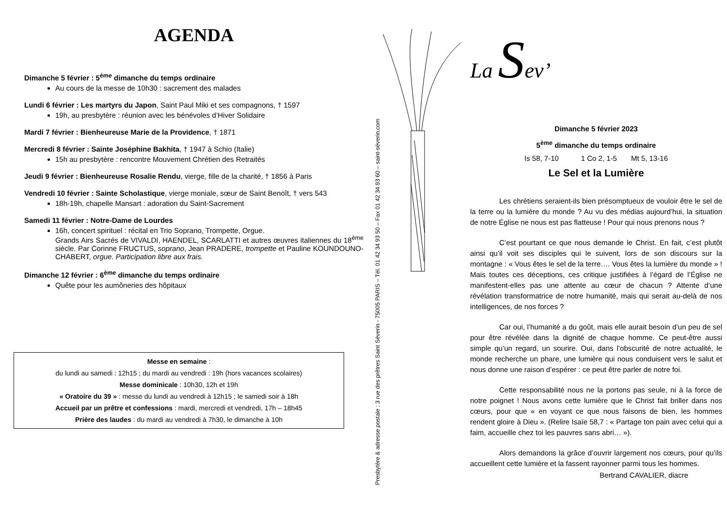AGENDA
Dimanche 5 février : 5<sup>ème</sup> dimanche du temps ordinaire
Au cours de la messe de 10h30 : sacrement des malades
Lundi 6 février : Les martyrs du Japon, Saint Paul Miki et ses compagnons, † 1597
19h, au presbytère : réunion avec les bénévoles d’Hiver Solidaire
Mardi 7 février : Bienheureuse Marie de la Providence, † 1871
Mercredi 8 février : Sainte Joséphine Bakhita, † 1947 à Schio (Italie)
15h au presbytère : rencontre Mouvement Chrétien des Retraités
Jeudi 9 février : Bienheureuse Rosalie Rendu, vierge, fille de la charité, † 1856 à Paris
Vendredi 10 février : Sainte Scholastique, vierge moniale, sœur de Saint Benoît, † vers 543
18h-19h, chapelle Mansart : adoration du Saint-Sacrement
Samedi 11 février : Notre-Dame de Lourdes
16h, concert spirituel : récital en Trio Soprano, Trompette, Orgue.
Grands Airs Sacrés de VIVALDI, HAENDEL, SCARLATTI et autres œuvres italiennes du 18<sup>ème</sup> siècle. Par Corinne FRUCTUS, soprano, Jean PRADERE, trompette et Pauline KOUNDOUNO-CHABERT, orgue. Participation libre aux frais.
Dimanche 12 février : 6<sup>ème</sup> dimanche du temps ordinaire
Quête pour les aumôneries des hôpitaux
Messe en semaine :
du lundi au samedi : 12h15 ; du mardi au vendredi : 19h (hors vacances scolaires)
Messe dominicale : 10h30, 12h et 19h
« Oratoire du 39 » : messe du lundi au vendredi à 12h15 ; le samedi soir à 18h
Accueil par un prêtre et confessions : mardi, mercredi et vendredi, 17h – 18h45
Prière des laudes : du mardi au vendredi à 7h30, le dimanche à 10h
Presbytère & adresse postale : 3 rue des prêtres Saint Séverin - 75005 PARIS – Tél. 01 42 34 93 50 – Fax 01 42 34 93 60 – saint-séverin.com
La Sev’
Dimanche 5 février 2023
5<sup>ème</sup> dimanche du temps ordinaire
Is 58, 7-10 1 Co 2, 1-5 Mt 5, 13-16
Le Sel et la Lumière
Les chrétiens seraient-ils bien présomptueux de vouloir être le sel de la terre ou la lumière du monde ? Au vu des médias aujourd’hui, la situation de notre Église ne nous est pas flatteuse ! Pour qui nous prenons nous ?
C’est pourtant ce que nous demande le Christ. En fait, c’est plutôt ainsi qu’il voit ses disciples qui le suivent, lors de son discours sur la montagne : « Vous êtes le sel de la terre…. Vous êtes la lumière du monde » ! Mais toutes ces déceptions, ces critique justifiées à l’égard de l’Église ne manifestent-elles pas une attente au cœur de chacun ? Attente d’une révélation transformatrice de notre humanité, mais qui serait au-delà de nos intelligences, de nos forces ?
Car oui, l’humanité a du goût, mais elle aurait besoin d’un peu de sel pour être révélée dans la dignité de chaque homme. Ce peut-être aussi simple qu’un regard, un sourire. Oui, dans l’obscurité de notre actualité, le monde recherche un phare, une lumière qui nous conduisent vers le salut et nous donne une raison d’espérer : ce peut être parler de notre foi.
Cette responsabilité nous ne la portons pas seule, ni à la force de notre poignet ! Nous avons cette lumière que le Christ fait briller dans nos cœurs, pour que « en voyant ce que nous faisons de bien, les hommes rendent gloire à Dieu ». (Relire Isaïe 58,7 : « Partage ton pain avec celui qui a faim, accueille chez toi les pauvres sans abri… »).
Alors demandons la grâce d’ouvrir largement nos cœurs, pour qu’ils accueillent cette lumière et la fassent rayonner parmi tous les hommes.
Bertrand CAVALIER, diacre